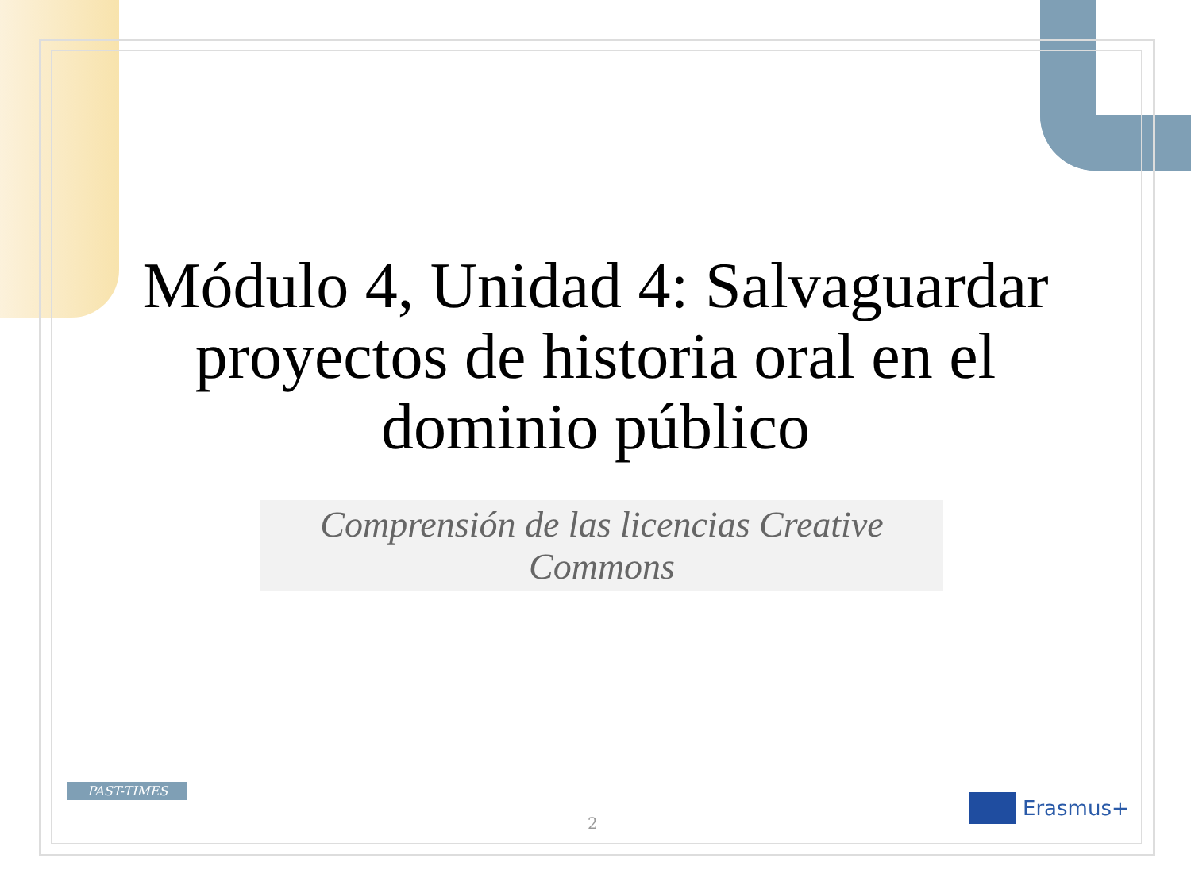Módulo 4, Unidad 4: Salvaguardar proyectos de historia oral en el dominio público
Comprensión de las licencias Creative Commons
PAST-TIMES
2
Erasmus+